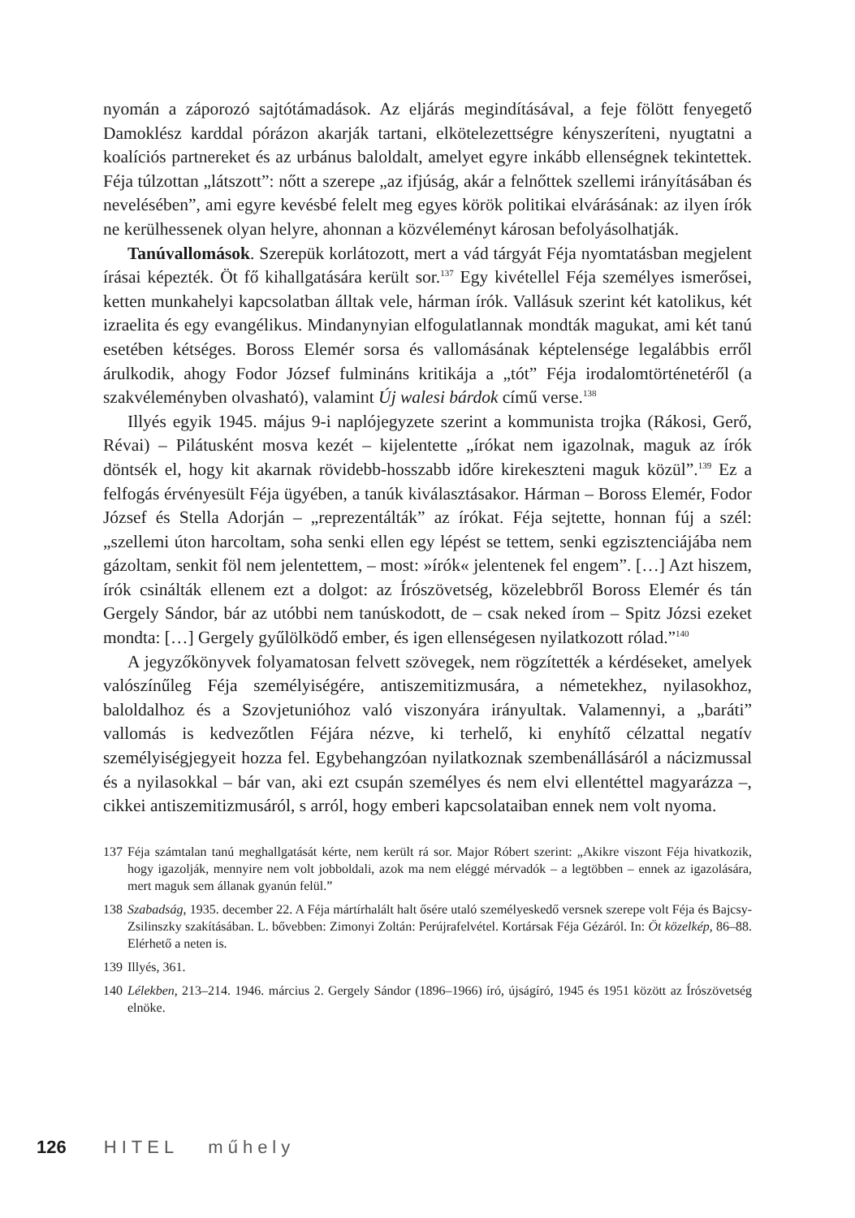nyomán a záporozó sajtótámadások. Az eljárás megindításával, a feje fölött fenyegető Damoklész karddal pórázon akarják tartani, elkötelezettségre kényszeríteni, nyugtatni a koalíciós partnereket és az urbánus baloldalt, amelyet egyre inkább ellenségnek tekintettek. Féja túlzottan „látszott”: nőtt a szerepe „az ifjúság, akár a felnőttek szellemi irányításában és nevelésében”, ami egyre kevésbé felelt meg egyes körök politikai elvárásának: az ilyen írók ne kerülhessenek olyan helyre, ahonnan a közvéleményt károsan befolyásolhatják.
Tanúvallomások. Szerepük korlátozott, mert a vád tárgyát Féja nyomtatásban megjelent írásai képezték. Öt fő kihallgatására került sor.<sup>137</sup> Egy kivétellel Féja személyes ismerősei, ketten munkahelyi kapcsolatban álltak vele, hárman írók. Vallásuk szerint két katolikus, két izraelita és egy evangélikus. Mindanynyian elfogulatlannak mondták magukat, ami két tanú esetében kétséges. Boross Elemér sorsa és vallomásának képtelensége legalábbis erről árulkodik, ahogy Fodor József fulmináns kritikája a „tót” Féja irodalomtörténetéről (a szakvéleményben olvasható), valamint Új walesi bárdok című verse.<sup>138</sup>
Illyés egyik 1945. május 9-i naplójegyzete szerint a kommunista trojka (Rákosi, Gerő, Révai) – Pilátusként mosva kezét – kijelentette „írókat nem igazolnak, maguk az írók döntsék el, hogy kit akarnak rövidebb-hosszabb időre kirekeszteni maguk közül”.<sup>139</sup> Ez a felfogás érvényesült Féja ügyében, a tanúk kiválasztásakor. Hárman – Boross Elemér, Fodor József és Stella Adorján – „reprezentálták” az írókat. Féja sejtette, honnan fúj a szél: „szellemi úton harcoltam, soha senki ellen egy lépést se tettem, senki egzisztenciájába nem gázoltam, senkit föl nem jelentettem, – most: »írók« jelentenek fel engem”. […] Azt hiszem, írók csinálták ellenem ezt a dolgot: az Írószövetség, közelebbről Boross Elemér és tán Gergely Sándor, bár az utóbbi nem tanúskodott, de – csak neked írom – Spitz Józsi ezeket mondta: […] Gergely gyűlölködő ember, és igen ellenségesen nyilatkozott rólad.”<sup>140</sup>
A jegyzőkönyvek folyamatosan felvett szövegek, nem rögzítették a kérdéseket, amelyek valószínűleg Féja személyiségére, antiszemitizmusára, a németekhez, nyilasokhoz, baloldalhoz és a Szovjetunióhoz való viszonyára irányultak. Valamennyi, a „baráti” vallomás is kedvezőtlen Féjára nézve, ki terhelő, ki enyhítő célzattal negatív személyiségjegyeit hozza fel. Egybehangzóan nyilatkoznak szembenállásáról a nácizmussal és a nyilasokkal – bár van, aki ezt csupán személyes és nem elvi ellentéttel magyarázza –, cikkei antiszemitizmusáról, s arról, hogy emberi kapcsolataiban ennek nem volt nyoma.
137 Féja számtalan tanú meghallgatását kérte, nem került rá sor. Major Róbert szerint: „Akikre viszont Féja hivatkozik, hogy igazolják, mennyire nem volt jobboldali, azok ma nem eléggé mérvadók – a legtöbben – ennek az igazolására, mert maguk sem állanak gyanún felül.”
138 Szabadság, 1935. december 22. A Féja mártírhalált halt ősére utaló személyeskedő versnek szerepe volt Féja és Bajcsy-Zsilinszky szakításában. L. bővebben: Zimonyi Zoltán: Perújrafelvétel. Kortársak Féja Gézáról. In: Öt közelkép, 86–88. Elérhető a neten is.
139 Illyés, 361.
140 Lélekben, 213–214. 1946. március 2. Gergely Sándor (1896–1966) író, újságíró, 1945 és 1951 között az Írószövetség elnöke.
126 HITEL műhely